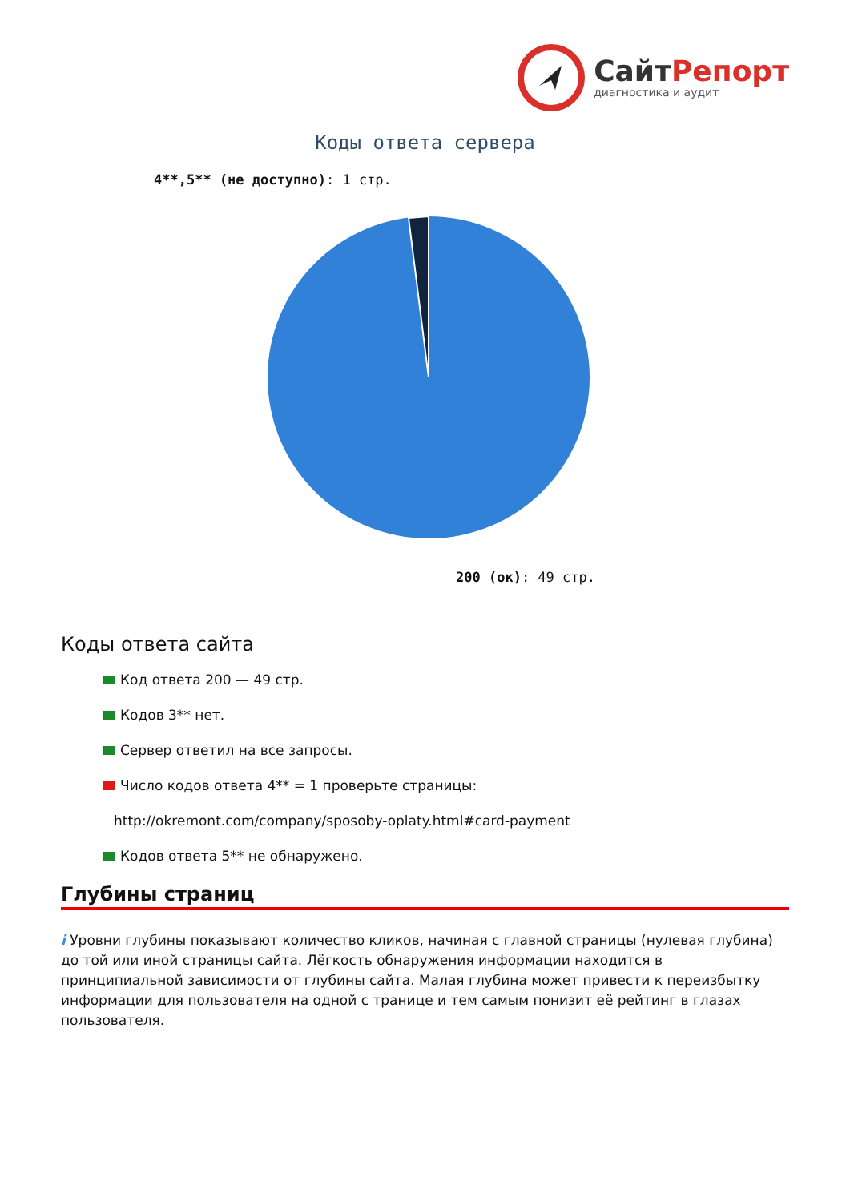СайтРепорт
диагностика и аудит
Коды ответа сервера
4**,5** (не доступно): 1 стр.
200 (ок): 49 стр.
Коды ответа сайта
Код ответа 200 — 49 стр.
Кодов 3** нет.
Сервер ответил на все запросы.
Число кодов ответа 4** = 1 проверьте страницы:
http://okremont.com/company/sposoby-oplaty.html#card-payment
Кодов ответа 5** не обнаружено.
Глубины страниц
i Уровни глубины показывают количество кликов, начиная с главной страницы (нулевая глубина) до той или иной страницы сайта. Лёгкость обнаружения информации находится в принципиальной зависимости от глубины сайта. Малая глубина может привести к переизбытку информации для пользователя на одной с транице и тем самым понизит её рейтинг в глазах пользователя.